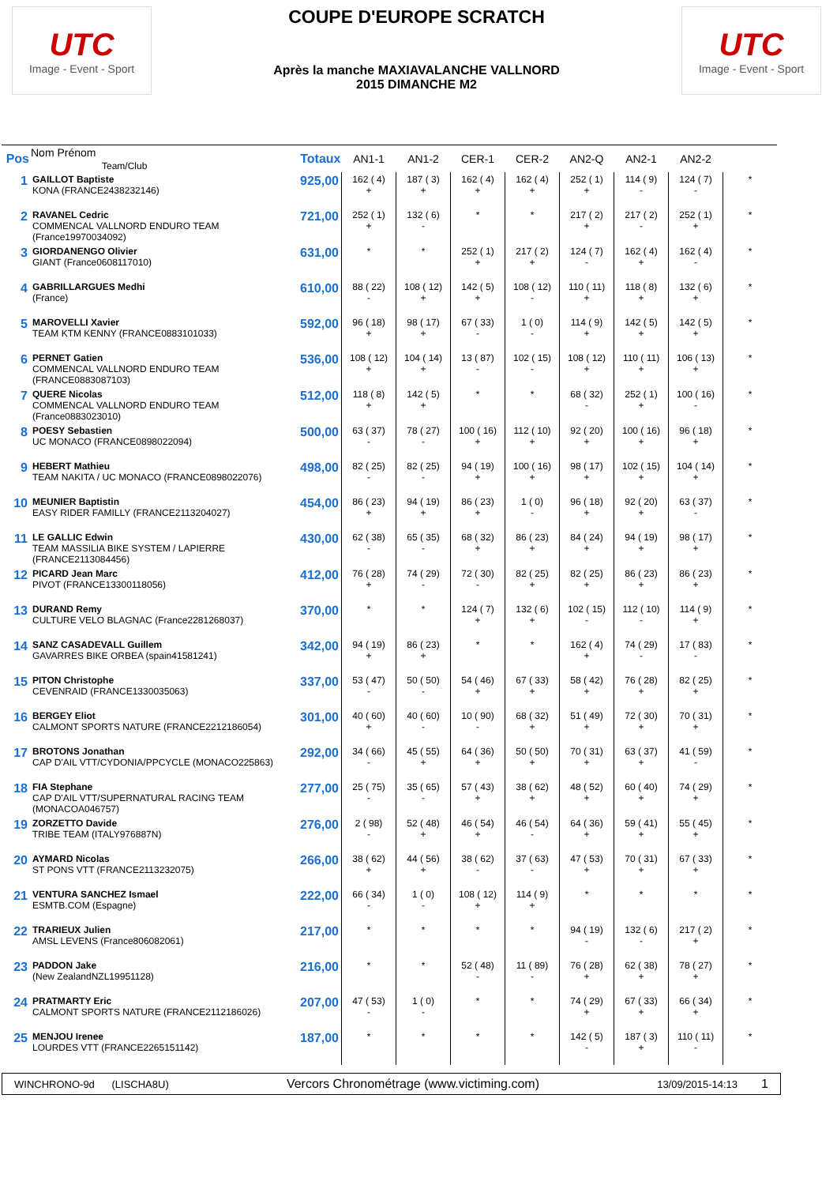UTC
Image - Event - Sport
COUPE D'EUROPE SCRATCH
Après la manche MAXIAVALANCHE VALLNORD
2015 DIMANCHE M2
UTC
Image - Event - Sport
| Pos | Nom Prénom Team/Club | Totaux | AN1-1 | AN1-2 | CER-1 | CER-2 | AN2-Q | AN2-1 | AN2-2 | |
| --- | --- | --- | --- | --- | --- | --- | --- | --- | --- | --- |
| 1 | GAILLOT Baptiste KONA (FRANCE2438232146) | 925,00 | 162 ( 4) + | 187 ( 3) + | 162 ( 4) + | 162 ( 4) + | 252 ( 1) + | 114 ( 9) - | 124 ( 7) - | * |
| 2 | RAVANEL Cedric COMMENCAL VALLNORD ENDURO TEAM (France19970034092) | 721,00 | 252 ( 1) + | 132 ( 6) - | * | * | 217 ( 2) + | 217 ( 2) - | 252 ( 1) + | * |
| 3 | GIORDANENGO Olivier GIANT (France0608117010) | 631,00 | * | * | 252 ( 1) + | 217 ( 2) + | 124 ( 7) - | 162 ( 4) + | 162 ( 4) - | * |
| 4 | GABRILLARGUES Medhi (France) | 610,00 | 88 ( 22) - | 108 ( 12) + | 142 ( 5) + | 108 ( 12) - | 110 ( 11) + | 118 ( 8) + | 132 ( 6) + | * |
| 5 | MAROVELLI Xavier TEAM KTM KENNY (FRANCE0883101033) | 592,00 | 96 ( 18) + | 98 ( 17) + | 67 ( 33) - | 1 ( 0) - | 114 ( 9) + | 142 ( 5) + | 142 ( 5) + | * |
| 6 | PERNET Gatien COMMENCAL VALLNORD ENDURO TEAM (FRANCE0883087103) | 536,00 | 108 ( 12) + | 104 ( 14) + | 13 ( 87) - | 102 ( 15) - | 108 ( 12) + | 110 ( 11) + | 106 ( 13) + | * |
| 7 | QUERE Nicolas COMMENCAL VALLNORD ENDURO TEAM (France0883023010) | 512,00 | 118 ( 8) + | 142 ( 5) + | * | * | 68 ( 32) - | 252 ( 1) + | 100 ( 16) - | * |
| 8 | POESY Sebastien UC MONACO (FRANCE0898022094) | 500,00 | 63 ( 37) - | 78 ( 27) - | 100 ( 16) + | 112 ( 10) + | 92 ( 20) + | 100 ( 16) + | 96 ( 18) + | * |
| 9 | HEBERT Mathieu TEAM NAKITA / UC MONACO (FRANCE0898022076) | 498,00 | 82 ( 25) - | 82 ( 25) - | 94 ( 19) + | 100 ( 16) + | 98 ( 17) + | 102 ( 15) + | 104 ( 14) + | * |
| 10 | MEUNIER Baptistin EASY RIDER FAMILLY (FRANCE2113204027) | 454,00 | 86 ( 23) + | 94 ( 19) + | 86 ( 23) + | 1 ( 0) - | 96 ( 18) + | 92 ( 20) + | 63 ( 37) - | * |
| 11 | LE GALLIC Edwin TEAM MASSILIA BIKE SYSTEM / LAPIERRE (FRANCE2113084456) | 430,00 | 62 ( 38) - | 65 ( 35) - | 68 ( 32) + | 86 ( 23) + | 84 ( 24) + | 94 ( 19) + | 98 ( 17) + | * |
| 12 | PICARD Jean Marc PIVOT (FRANCE13300118056) | 412,00 | 76 ( 28) + | 74 ( 29) - | 72 ( 30) - | 82 ( 25) + | 82 ( 25) + | 86 ( 23) + | 86 ( 23) + | * |
| 13 | DURAND Remy CULTURE VELO BLAGNAC (France2281268037) | 370,00 | * | * | 124 ( 7) + | 132 ( 6) + | 102 ( 15) - | 112 ( 10) - | 114 ( 9) + | * |
| 14 | SANZ CASADEVALL Guillem GAVARRES BIKE ORBEA (spain41581241) | 342,00 | 94 ( 19) + | 86 ( 23) + | * | * | 162 ( 4) + | 74 ( 29) - | 17 ( 83) - | * |
| 15 | PITON Christophe CEVENRAID (FRANCE1330035063) | 337,00 | 53 ( 47) - | 50 ( 50) - | 54 ( 46) + | 67 ( 33) + | 58 ( 42) + | 76 ( 28) + | 82 ( 25) + | * |
| 16 | BERGEY Eliot CALMONT SPORTS NATURE (FRANCE2212186054) | 301,00 | 40 ( 60) + | 40 ( 60) - | 10 ( 90) - | 68 ( 32) + | 51 ( 49) + | 72 ( 30) + | 70 ( 31) + | * |
| 17 | BROTONS Jonathan CAP D'AIL VTT/CYDONIA/PPCYCLE (MONACO225863) | 292,00 | 34 ( 66) - | 45 ( 55) + | 64 ( 36) + | 50 ( 50) + | 70 ( 31) + | 63 ( 37) + | 41 ( 59) - | * |
| 18 | FIA Stephane CAP D'AIL VTT/SUPERNATURAL RACING TEAM (MONACOA046757) | 277,00 | 25 ( 75) - | 35 ( 65) - | 57 ( 43) + | 38 ( 62) + | 48 ( 52) + | 60 ( 40) + | 74 ( 29) + | * |
| 19 | ZORZETTO Davide TRIBE TEAM (ITALY976887N) | 276,00 | 2 ( 98) - | 52 ( 48) + | 46 ( 54) + | 46 ( 54) - | 64 ( 36) + | 59 ( 41) + | 55 ( 45) + | * |
| 20 | AYMARD Nicolas ST PONS VTT (FRANCE2113232075) | 266,00 | 38 ( 62) + | 44 ( 56) + | 38 ( 62) - | 37 ( 63) - | 47 ( 53) + | 70 ( 31) + | 67 ( 33) + | * |
| 21 | VENTURA SANCHEZ Ismael ESMTB.COM (Espagne) | 222,00 | 66 ( 34) - | 1 ( 0) - | 108 ( 12) + | 114 ( 9) + | * | * | * | * |
| 22 | TRARIEUX Julien AMSL LEVENS (France806082061) | 217,00 | * | * | * | * | 94 ( 19) - | 132 ( 6) - | 217 ( 2) + | * |
| 23 | PADDON Jake (New ZealandNZL19951128) | 216,00 | * | * | 52 ( 48) - | 11 ( 89) - | 76 ( 28) + | 62 ( 38) + | 78 ( 27) + | * |
| 24 | PRATMARTY Eric CALMONT SPORTS NATURE (FRANCE2112186026) | 207,00 | 47 ( 53) - | 1 ( 0) - | * | * | 74 ( 29) + | 67 ( 33) + | 66 ( 34) + | * |
| 25 | MENJOU Irenee LOURDES VTT (FRANCE2265151142) | 187,00 | * | * | * | * | 142 ( 5) - | 187 ( 3) + | 110 ( 11) - | * |
WINCHRONO-9d (LISCHA8U)
Vercors Chronométrage (www.victiming.com)
13/09/2015-14:13
1